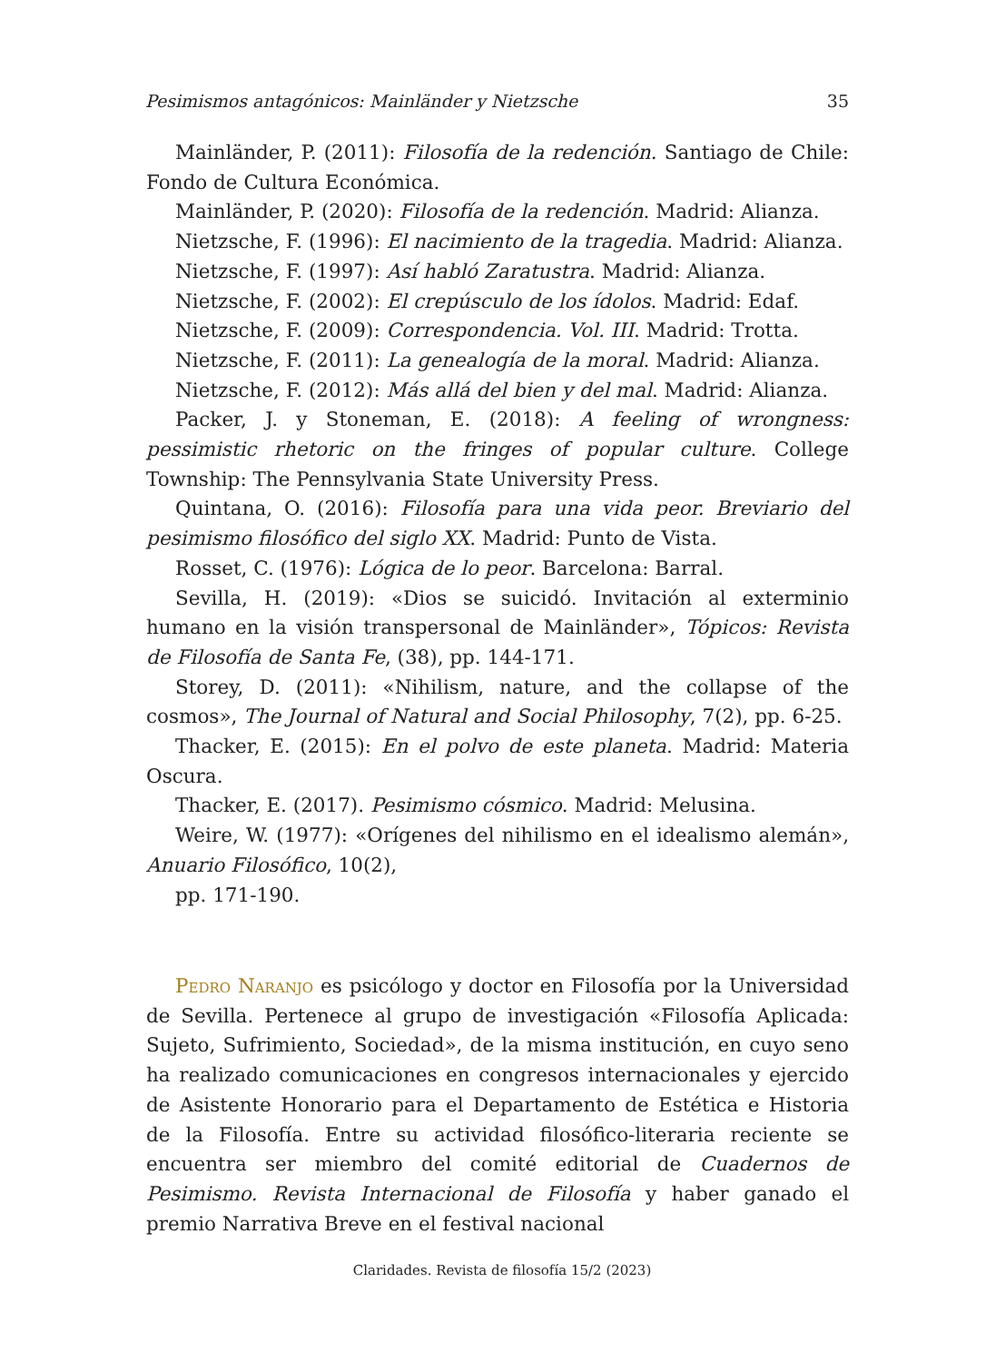Pesimismos antagónicos: Mainländer y Nietzsche 35
Mainländer, P. (2011): Filosofía de la redención. Santiago de Chile: Fondo de Cultura Económica.
Mainländer, P. (2020): Filosofía de la redención. Madrid: Alianza.
Nietzsche, F. (1996): El nacimiento de la tragedia. Madrid: Alianza.
Nietzsche, F. (1997): Así habló Zaratustra. Madrid: Alianza.
Nietzsche, F. (2002): El crepúsculo de los ídolos. Madrid: Edaf.
Nietzsche, F. (2009): Correspondencia. Vol. III. Madrid: Trotta.
Nietzsche, F. (2011): La genealogía de la moral. Madrid: Alianza.
Nietzsche, F. (2012): Más allá del bien y del mal. Madrid: Alianza.
Packer, J. y Stoneman, E. (2018): A feeling of wrongness: pessimistic rhetoric on the fringes of popular culture. College Township: The Pennsylvania State University Press.
Quintana, O. (2016): Filosofía para una vida peor. Breviario del pesimismo filosófico del siglo XX. Madrid: Punto de Vista.
Rosset, C. (1976): Lógica de lo peor. Barcelona: Barral.
Sevilla, H. (2019): «Dios se suicidó. Invitación al exterminio humano en la visión transpersonal de Mainländer», Tópicos: Revista de Filosofía de Santa Fe, (38), pp. 144-171.
Storey, D. (2011): «Nihilism, nature, and the collapse of the cosmos», The Journal of Natural and Social Philosophy, 7(2), pp. 6-25.
Thacker, E. (2015): En el polvo de este planeta. Madrid: Materia Oscura.
Thacker, E. (2017). Pesimismo cósmico. Madrid: Melusina.
Weire, W. (1977): «Orígenes del nihilismo en el idealismo alemán», Anuario Filosófico, 10(2),
pp. 171-190.
Pedro Naranjo es psicólogo y doctor en Filosofía por la Universidad de Sevilla. Pertenece al grupo de investigación «Filosofía Aplicada: Sujeto, Sufrimiento, Sociedad», de la misma institución, en cuyo seno ha realizado comunicaciones en congresos internacionales y ejercido de Asistente Honorario para el Departamento de Estética e Historia de la Filosofía. Entre su actividad filosófico-literaria reciente se encuentra ser miembro del comité editorial de Cuadernos de Pesimismo. Revista Internacional de Filosofía y haber ganado el premio Narrativa Breve en el festival nacional
Claridades. Revista de filosofía 15/2 (2023)